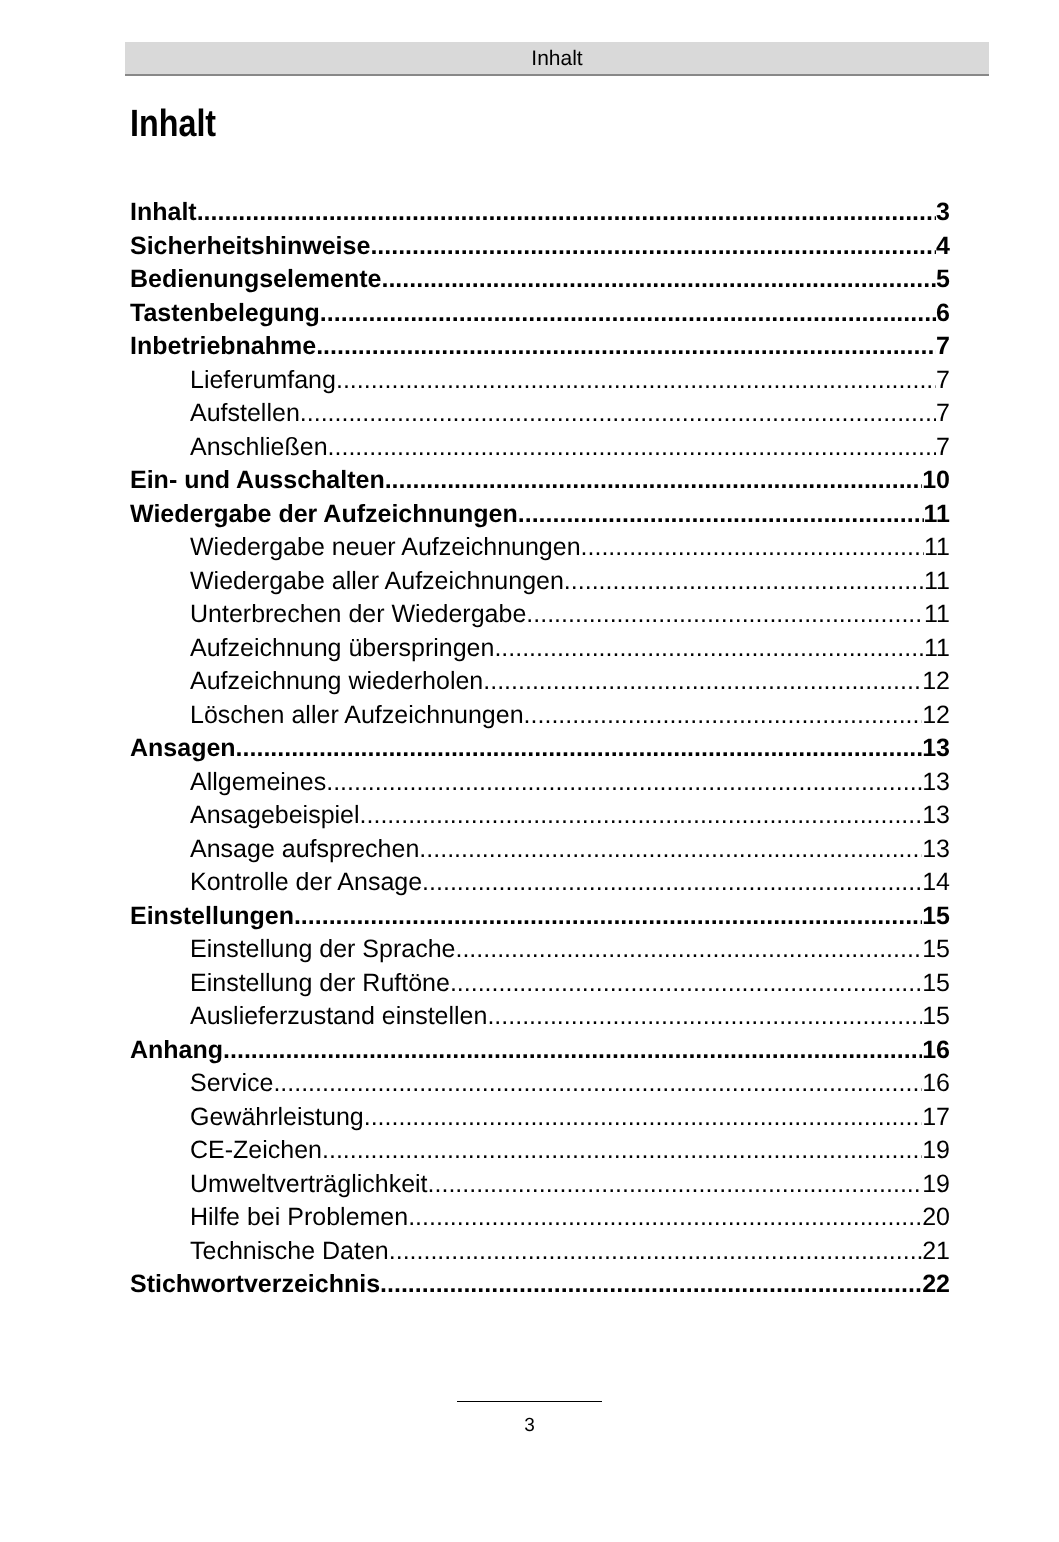Inhalt
Inhalt
Inhalt 3
Sicherheitshinweise 4
Bedienungselemente 5
Tastenbelegung 6
Inbetriebnahme 7
Lieferumfang 7
Aufstellen 7
Anschließen 7
Ein- und Ausschalten 10
Wiedergabe der Aufzeichnungen 11
Wiedergabe neuer Aufzeichnungen 11
Wiedergabe aller Aufzeichnungen. 11
Unterbrechen der Wiedergabe 11
Aufzeichnung überspringen 11
Aufzeichnung wiederholen 12
Löschen aller Aufzeichnungen 12
Ansagen 13
Allgemeines 13
Ansagebeispiel 13
Ansage aufsprechen 13
Kontrolle der Ansage 14
Einstellungen 15
Einstellung der Sprache 15
Einstellung der Ruftöne 15
Auslieferzustand einstellen 15
Anhang 16
Service 16
Gewährleistung 17
CE-Zeichen 19
Umweltverträglichkeit 19
Hilfe bei Problemen 20
Technische Daten 21
Stichwortverzeichnis 22
3